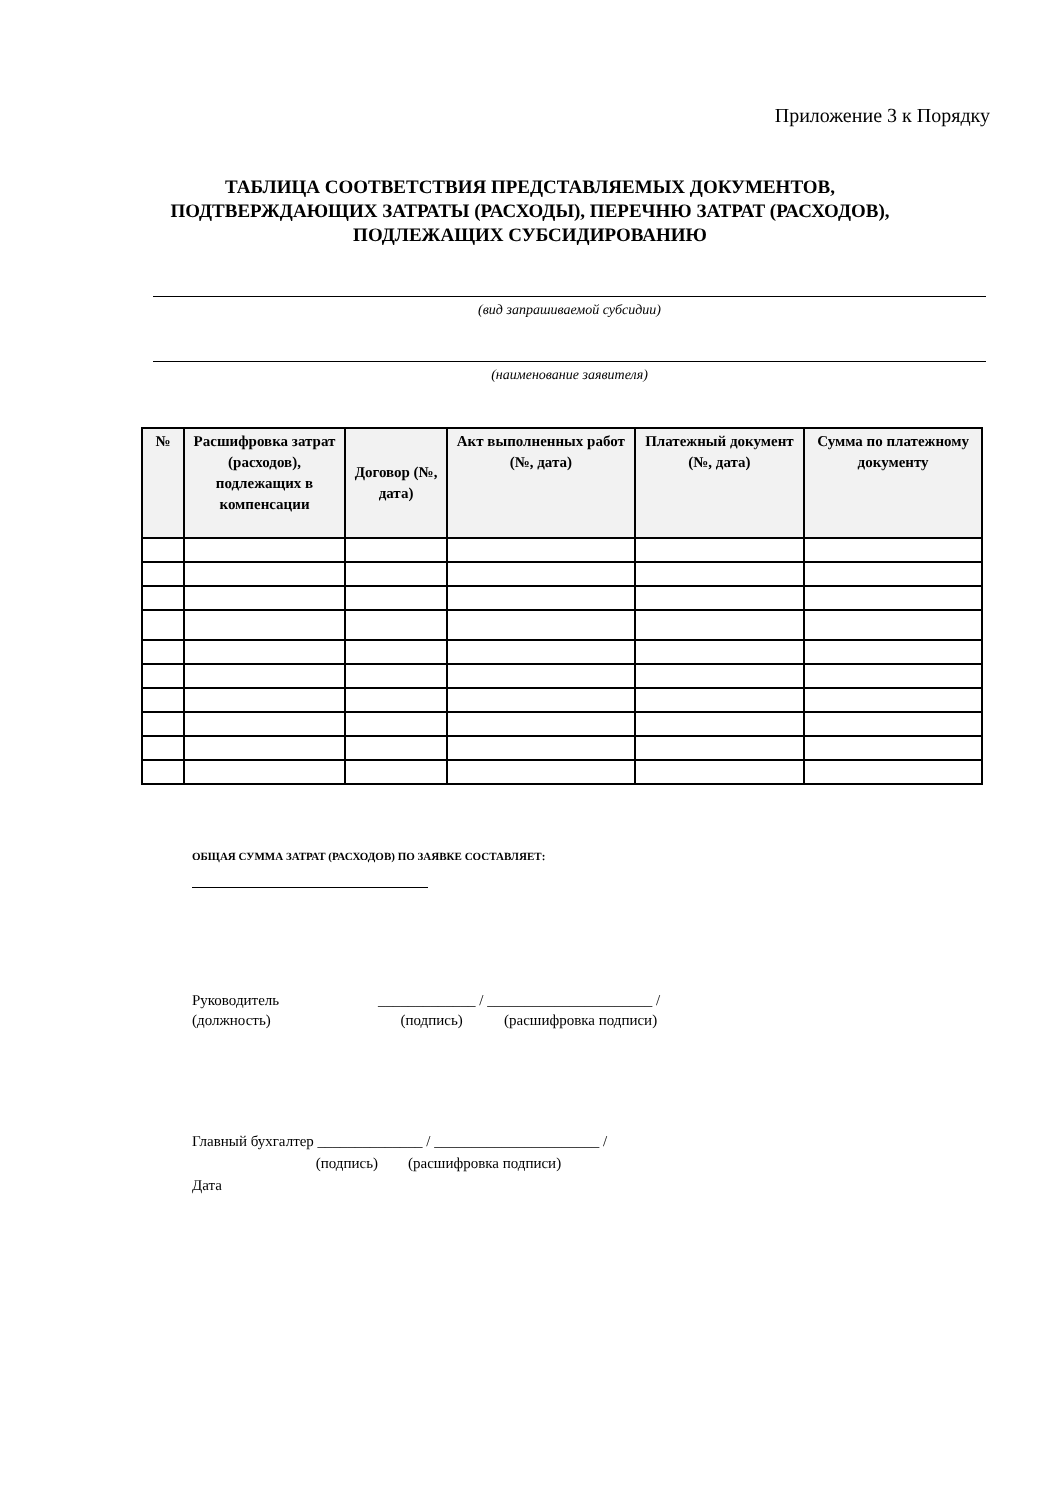Приложение 3 к Порядку
ТАБЛИЦА СООТВЕТСТВИЯ ПРЕДСТАВЛЯЕМЫХ ДОКУМЕНТОВ, ПОДТВЕРЖДАЮЩИХ ЗАТРАТЫ (РАСХОДЫ), ПЕРЕЧНЮ ЗАТРАТ (РАСХОДОВ), ПОДЛЕЖАЩИХ СУБСИДИРОВАНИЮ
(вид запрашиваемой субсидии)
(наименование заявителя)
| № | Расшифровка затрат (расходов), подлежащих в компенсации | Договор (№, дата) | Акт выполненных работ (№, дата) | Платежный документ (№, дата) | Сумма по платежному документу |
| --- | --- | --- | --- | --- | --- |
ОБЩАЯ СУММА ЗАТРАТ (РАСХОДОВ) ПО ЗАЯВКЕ СОСТАВЛЯЕТ:
Руководитель
(должность)
_____________ / ______________________ / (подпись) (расшифровка подписи)
Главный бухгалтер ______________ / ______________________ / (подпись) (расшифровка подписи) Дата